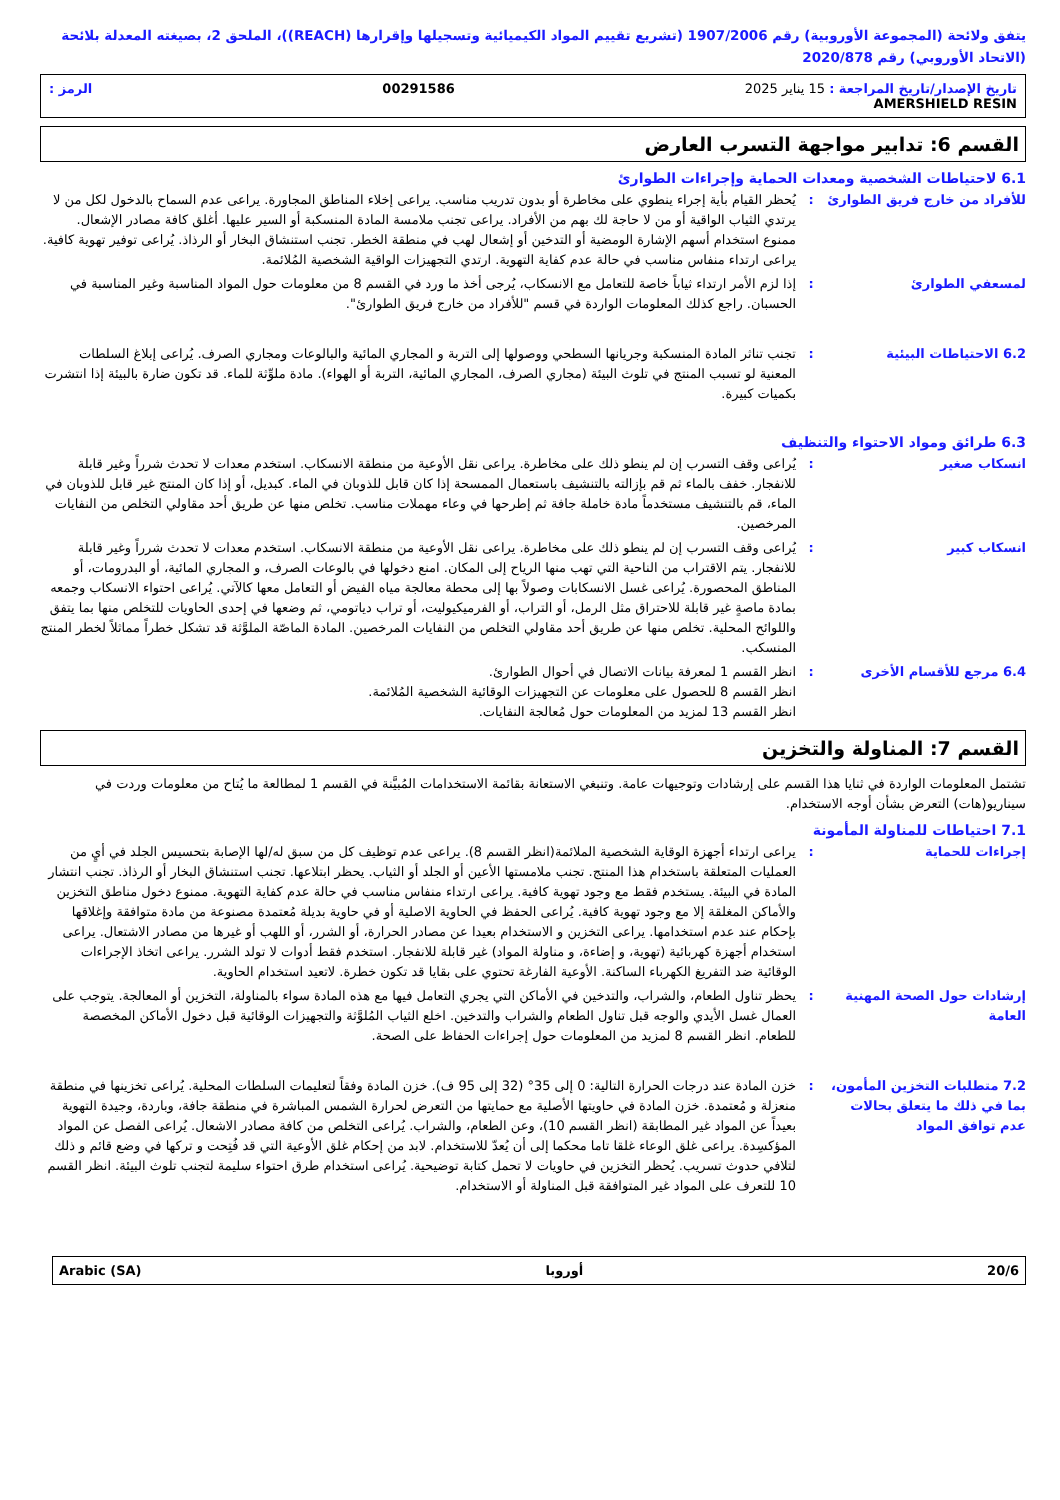يتفق ولائحة (المجموعة الأوروبية) رقم 1907/2006 (تشريع تقييم المواد الكيميائية وتسجيلها وإقرارها (REACH))، الملحق 2، بصيغته المعدلة بلائحة (الاتحاد الأوروبي) رقم 2020/878
تاريخ الإصدار/تاريخ المراجعة : 15 يناير 2025 00291586 الرمز :
AMERSHIELD RESIN
القسم 6: تدابير مواجهة التسرب العارض
6.1 لاحتياطات الشخصية ومعدات الحماية وإجراءات الطوارئ
للأفراد من خارج فريق الطوارئ
: يُحظر القيام بأية إجراء ينطوي على مخاطرة أو بدون تدريب مناسب. يراعى إخلاء المناطق المجاورة. يراعى عدم السماح بالدخول لكل من لا يرتدي الثياب الواقية أو من لا حاجة لك بهم من الأفراد. يراعى تجنب ملامسة المادة المنسكبة أو السير عليها. أغلق كافة مصادر الإشعال. ممنوع استخدام أسهم الإشارة الومضية أو التدخين أو إشعال لهب في منطقة الخطر. تجنب استنشاق البخار أو الرذاذ. يُراعى توفير تهوية كافية. يراعى ارتداء منفاس مناسب في حالة عدم كفاية التهوية. ارتدي التجهيزات الواقية الشخصية المُلائمة.
لمسعفي الطوارئ : إذا لزم الأمر ارتداء ثياباً خاصة للتعامل مع الانسكاب، يُرجى أخذ ما ورد في القسم 8 من معلومات حول المواد المناسبة وغير المناسبة في الحسبان. راجع كذلك المعلومات الواردة في قسم "للأفراد من خارج فريق الطوارئ".
6.2 الاحتياطات البيئية : تجنب تناثر المادة المنسكبة وجريانها السطحي ووصولها إلى التربة و المجاري المائية والبالوعات ومجاري الصرف. يُراعى إبلاغ السلطات المعنية لو تسبب المنتج في تلوث البيئة (مجاري الصرف، المجاري المائية، التربة أو الهواء). مادة ملوِّثة للماء. قد تكون ضارة بالبيئة إذا انتشرت بكميات كبيرة.
6.3 طرائق ومواد الاحتواء والتنظيف
انسكاب صغير : يُراعى وقف التسرب إن لم ينطو ذلك على مخاطرة. يراعى نقل الأوعية من منطقة الانسكاب. استخدم معدات لا تحدث شرراً وغير قابلة للانفجار. خفف بالماء ثم قم بإزالته بالتنشيف باستعمال الممسحة إذا كان قابل للذوبان في الماء. كبديل، أو إذا كان المنتج غير قابل للذوبان في الماء، قم بالتنشيف مستخدماً مادة خاملة جافة ثم إطرحها في وعاء مهملات مناسب. تخلص منها عن طريق أحد مقاولي التخلص من النفايات المرخصين.
انسكاب كبير : يُراعى وقف التسرب إن لم ينطو ذلك على مخاطرة. يراعى نقل الأوعية من منطقة الانسكاب. استخدم معدات لا تحدث شرراً وغير قابلة للانفجار. يتم الاقتراب من الناحية التي تهب منها الرياح إلى المكان. امنع دخولها في بالوعات الصرف، و المجاري المائية، أو البدرومات، أو المناطق المحصورة. يُراعى غسل الانسكابات وصولاً بها إلى محطة معالجة مياه الفيض أو التعامل معها كالآتي. يُراعى احتواء الانسكاب وجمعه بمادة ماصةٍ غير قابلة للاحتراق مثل الرمل، أو التراب، أو الفرميكيوليت، أو تراب دياتومي، ثم وضعها في إحدى الحاويات للتخلص منها بما يتفق واللوائح المحلية. تخلص منها عن طريق أحد مقاولي التخلص من النفايات المرخصين. المادة الماصّة الملوَّثة قد تشكل خطراً مماثلاً لخطر المنتج المنسكب.
6.4 مرجع للأقسام الأخرى : انظر القسم 1 لمعرفة بيانات الاتصال في أحوال الطوارئ.
انظر القسم 8 للحصول على معلومات عن التجهيزات الوقائية الشخصية المُلائمة.
انظر القسم 13 لمزيد من المعلومات حول مُعالجة النفايات.
القسم 7: المناولة والتخزين
تشتمل المعلومات الواردة في ثنايا هذا القسم على إرشادات وتوجيهات عامة. وتنبغي الاستعانة بقائمة الاستخدامات المُبيَّنة في القسم 1 لمطالعة ما يُتاح من معلومات وردت في سيناريو(هات) التعرض بشأن أوجه الاستخدام.
7.1 احتياطات للمناولة المأمونة
إجراءات للحماية : يراعى ارتداء أجهزة الوقاية الشخصية الملائمة(انظر القسم 8). يراعى عدم توظيف كل من سبق له/لها الإصابة بتحسيس الجلد في أيٍ من العمليات المتعلقة باستخدام هذا المنتج. تجنب ملامستها الأعين أو الجلد أو الثياب. يحظر ابتلاعها. تجنب استنشاق البخار أو الرذاذ. تجنب انتشار المادة في البيئة. يستخدم فقط مع وجود تهوية كافية. يراعى ارتداء منفاس مناسب في حالة عدم كفاية التهوية. ممنوع دخول مناطق التخزين والأماكن المغلقة إلا مع وجود تهوية كافية. يُراعى الحفظ في الحاوية الاصلية أو في حاوية بديلة مُعتمدة مصنوعة من مادة متوافقة وإغلاقها بإحكام عند عدم استخدامها. يراعى التخزين و الاستخدام بعيدا عن مصادر الحرارة، أو الشرر، أو اللهب أو غيرها من مصادر الاشتعال. يراعى استخدام أجهزة كهربائية (تهوية، و إضاءة، و مناولة المواد) غير قابلة للانفجار. استخدم فقط أدوات لا تولد الشرر. يراعى اتخاذ الإجراءات الوقائية ضد التفريغ الكهرباء الساكنة. الأوعية الفارغة تحتوي على بقايا قد تكون خطرة. لاتعيد استخدام الحاوية.
إرشادات حول الصحة المهنية العامة
: يحظر تناول الطعام، والشراب، والتدخين في الأماكن التي يجري التعامل فيها مع هذه المادة سواء بالمناولة، التخزين أو المعالجة. يتوجب على العمال غسل الأيدي والوجه قبل تناول الطعام والشراب والتدخين. اخلع الثياب المُلوَّثة والتجهيزات الوقائية قبل دخول الأماكن المخصصة للطعام. انظر القسم 8 لمزيد من المعلومات حول إجراءات الحفاظ على الصحة.
7.2 متطلبات التخزين المأمون، بما في ذلك ما يتعلق بحالات عدم توافق المواد
: خزن المادة عند درجات الحرارة التالية: 0 إلى 35° (32 إلى 95 ف). خزن المادة وفقاً لتعليمات السلطات المحلية. يُراعى تخزينها في منطقة منعزلة و مُعتمدة. خزن المادة في حاويتها الأصلية مع حمايتها من التعرض لحرارة الشمس المباشرة في منطقة جافة، وباردة، وجيدة التهوية بعيداً عن المواد غير المطابقة (انظر القسم 10)، وعن الطعام، والشراب. يُراعى التخلص من كافة مصادر الاشعال. يُراعى الفصل عن المواد المؤكسِدة. يراعى غلق الوعاء غلقا تاما محكما إلى أن يُعدّ للاستخدام. لابد من إحكام غلق الأوعية التي قد فُتِحت و تركها في وضع قائم و ذلك لتلافي حدوث تسريب. يُحظر التخزين في حاويات لا تحمل كتابة توضيحية. يُراعى استخدام طرق احتواء سليمة لتجنب تلوث البيئة. انظر القسم 10 للتعرف على المواد غير المتوافقة قبل المناولة أو الاستخدام.
20/6 أوروبا Arabic (SA)